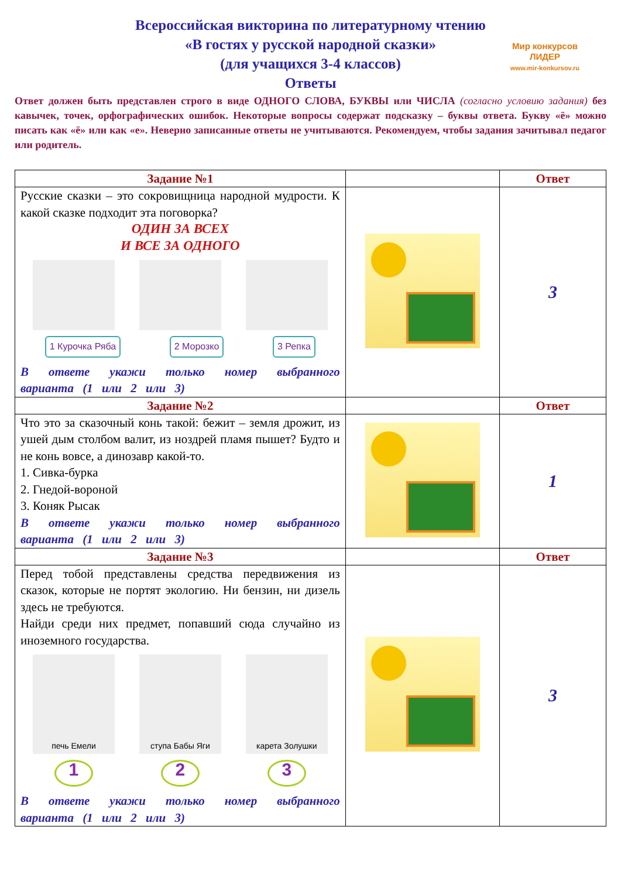Всероссийская викторина по литературному чтению
«В гостях у русской народной сказки»
(для учащихся 3-4 классов)
Ответы
Мир конкурсов
ЛИДЕР
www.mir-konkursov.ru
Ответ должен быть представлен строго в виде ОДНОГО СЛОВА, БУКВЫ или ЧИСЛА (согласно условию задания) без кавычек, точек, орфографических ошибок. Некоторые вопросы содержат подсказку – буквы ответа. Букву «ё» можно писать как «ё» или как «е». Неверно записанные ответы не учитываются. Рекомендуем, чтобы задания зачитывал педагог или родитель.
| Задание №1 | | Ответ |
| --- | --- | --- |
| Русские сказки – это сокровищница народной мудрости. К какой сказке подходит эта поговорка? ОДИН ЗА ВСЕХ И ВСЕ ЗА ОДНОГО 1 Курочка Ряба 2 Морозко 3 Репка В ответе укажи только номер выбранного варианта (1 или 2 или 3) | | 3 |
| Задание №2 | | Ответ |
| Что это за сказочный конь такой: бежит – земля дрожит, из ушей дым столбом валит, из ноздрей пламя пышет? Будто и не конь вовсе, а динозавр какой-то. 1. Сивка-бурка 2. Гнедой-вороной 3. Коняк Рысак В ответе укажи только номер выбранного варианта (1 или 2 или 3) | | 1 |
| Задание №3 | | Ответ |
| Перед тобой представлены средства передвижения из сказок, которые не портят экологию. Ни бензин, ни дизель здесь не требуются. Найди среди них предмет, попавший сюда случайно из иноземного государства. печь Емели ступа Бабы Яги карета Золушки 1 2 3 В ответе укажи только номер выбранного варианта (1 или 2 или 3) | | 3 |